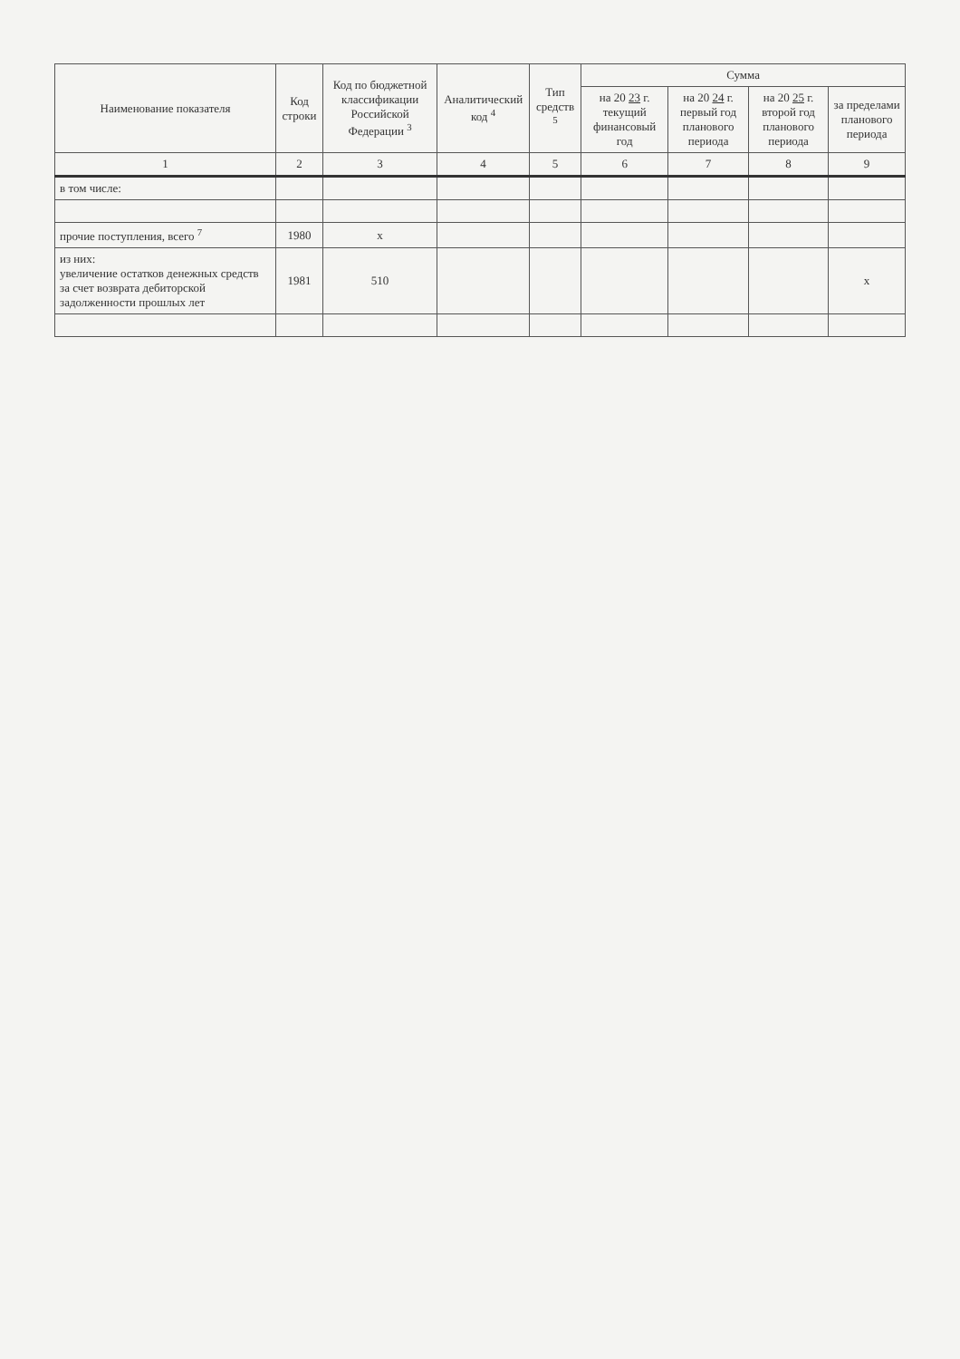| Наименование показателя | Код строки | Код по бюджетной классификации Российской Федерации <sup>3</sup> | Аналитический код <sup>4</sup> | Тип средств <sup>5</sup> | Сумма | | | |
| --- | --- | --- | --- | --- | --- | --- | --- | --- |
| | | | | | на 20 23 г. текущий финансовый год | на 20 24 г. первый год планового периода | на 20 25 г. второй год планового периода | за пределами планового периода |
| 1 | 2 | 3 | 4 | 5 | 6 | 7 | 8 | 9 |
| в том числе: | | | | | | | | |
| прочие поступления, всего <sup>7</sup> | 1980 | х | | | | | | |
| из них: увеличение остатков денежных средств за счет возврата дебиторской задолженности прошлых лет | 1981 | 510 | | | | | | х |